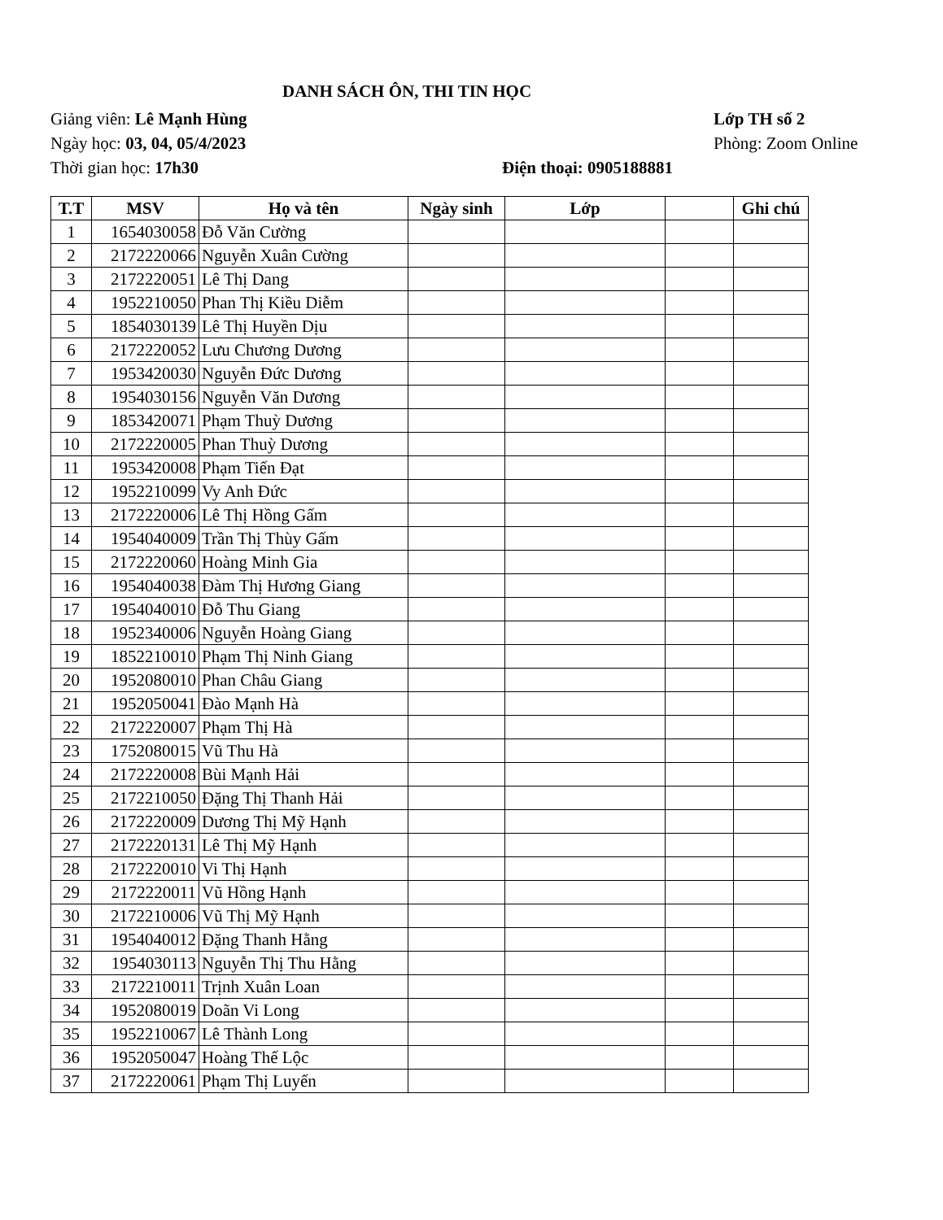DANH SÁCH ÔN, THI TIN HỌC
Giảng viên: Lê Mạnh Hùng Lớp TH số 2
Ngày học: 03, 04, 05/4/2023 Phòng: Zoom Online
Thời gian học: 17h30 Điện thoại: 0905188881
| T.T | MSV | Họ và tên | Ngày sinh | Lớp | | Ghi chú |
| --- | --- | --- | --- | --- | --- | --- |
| 1 | 1654030058 | Đỗ Văn Cường | | | | |
| 2 | 2172220066 | Nguyễn Xuân Cường | | | | |
| 3 | 2172220051 | Lê Thị Dang | | | | |
| 4 | 1952210050 | Phan Thị Kiều Diễm | | | | |
| 5 | 1854030139 | Lê Thị Huyền Dịu | | | | |
| 6 | 2172220052 | Lưu Chương Dương | | | | |
| 7 | 1953420030 | Nguyễn Đức Dương | | | | |
| 8 | 1954030156 | Nguyễn Văn Dương | | | | |
| 9 | 1853420071 | Phạm Thuỳ Dương | | | | |
| 10 | 2172220005 | Phan Thuỳ Dương | | | | |
| 11 | 1953420008 | Phạm Tiến Đạt | | | | |
| 12 | 1952210099 | Vy Anh Đức | | | | |
| 13 | 2172220006 | Lê Thị Hồng Gấm | | | | |
| 14 | 1954040009 | Trần Thị Thùy Gấm | | | | |
| 15 | 2172220060 | Hoàng Minh Gia | | | | |
| 16 | 1954040038 | Đàm Thị Hương Giang | | | | |
| 17 | 1954040010 | Đỗ Thu Giang | | | | |
| 18 | 1952340006 | Nguyễn Hoàng Giang | | | | |
| 19 | 1852210010 | Phạm Thị Ninh Giang | | | | |
| 20 | 1952080010 | Phan Châu Giang | | | | |
| 21 | 1952050041 | Đào Mạnh Hà | | | | |
| 22 | 2172220007 | Phạm Thị Hà | | | | |
| 23 | 1752080015 | Vũ Thu Hà | | | | |
| 24 | 2172220008 | Bùi Mạnh Hải | | | | |
| 25 | 2172210050 | Đặng Thị Thanh Hải | | | | |
| 26 | 2172220009 | Dương Thị Mỹ Hạnh | | | | |
| 27 | 2172220131 | Lê Thị Mỹ Hạnh | | | | |
| 28 | 2172220010 | Vi Thị Hạnh | | | | |
| 29 | 2172220011 | Vũ Hồng Hạnh | | | | |
| 30 | 2172210006 | Vũ Thị Mỹ Hạnh | | | | |
| 31 | 1954040012 | Đặng Thanh Hằng | | | | |
| 32 | 1954030113 | Nguyễn Thị Thu Hằng | | | | |
| 33 | 2172210011 | Trịnh Xuân Loan | | | | |
| 34 | 1952080019 | Doãn Vi Long | | | | |
| 35 | 1952210067 | Lê Thành Long | | | | |
| 36 | 1952050047 | Hoàng Thế Lộc | | | | |
| 37 | 2172220061 | Phạm Thị Luyến | | | | |